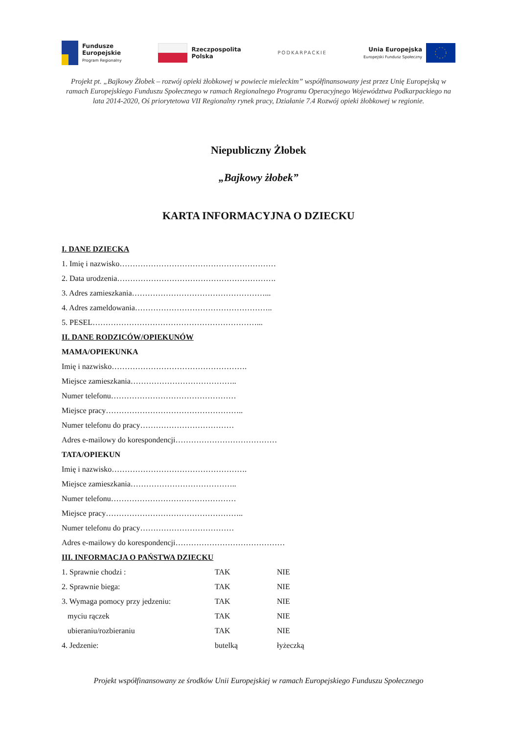Fundusze
Europejskie
Program Regionalny
Rzeczpospolita
Polska
PODKARPACKIE
Unia Europejska
Europejski Fundusz Społeczny
Projekt pt. „Bajkowy Żłobek – rozwój opieki żłobkowej w powiecie mieleckim” współfinansowany jest przez Unię Europejską w ramach Europejskiego Funduszu Społecznego w ramach Regionalnego Programu Operacyjnego Województwa Podkarpackiego na lata 2014-2020, Oś priorytetowa VII Regionalny rynek pracy, Działanie 7.4 Rozwój opieki żłobkowej w regionie.
Niepubliczny Żłobek
„Bajkowy żłobek”
KARTA INFORMACYJNA O DZIECKU
I. DANE DZIECKA
1. Imię i nazwisko……………………………………………………
2. Data urodzenia…………………………………………………….
3. Adres zamieszkania……………………………………………...
4. Adres zameldowania……………………………………………..
5. PESEL………………………………………………………...
II. DANE RODZICÓW/OPIEKUNÓW
MAMA/OPIEKUNKA
Imię i nazwisko…………………………………………….
Miejsce zamieszkania…………………………………..
Numer telefonu…………………………………………
Miejsce pracy……………………………………………..
Numer telefonu do pracy………………………………
Adres e-mailowy do korespondencji…………………………………
TATA/OPIEKUN
Imię i nazwisko…………………………………………….
Miejsce zamieszkania…………………………………..
Numer telefonu…………………………………………
Miejsce pracy……………………………………………..
Numer telefonu do pracy………………………………
Adres e-mailowy do korespondencji……………………………………
III. INFORMACJA O PAŃSTWA DZIECKU
1. Sprawnie chodzi : TAK NIE
2. Sprawnie biega: TAK NIE
3. Wymaga pomocy przy jedzeniu: TAK NIE
myciu rączek TAK NIE
ubieraniu/rozbieraniu TAK NIE
4. Jedzenie: butelką łyżeczką
Projekt współfinansowany ze środków Unii Europejskiej w ramach Europejskiego Funduszu Społecznego